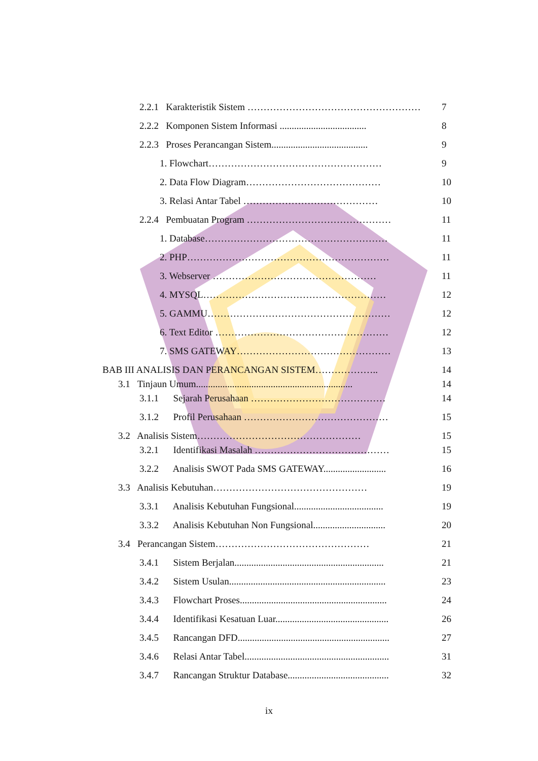2.2.1 Karakteristik Sistem ……………………………………………… 7
2.2.2 Komponen Sistem Informasi .................................... 8
2.2.3 Proses Perancangan Sistem........................................ 9
1. Flowchart……………………………………………… 9
2. Data Flow Diagram…………………………………… 10
3. Relasi Antar Tabel …………………………………… 10
2.2.4 Pembuatan Program ……………………………………… 11
1. Database………………………………………………… 11
2. PHP……………………………………………………… 11
3. Webserver …………………………………………… 11
4. MYSQL………………………………………………… 12
5. GAMMU………………………………………………… 12
6. Text Editor ……………………………………………… 12
7. SMS GATEWAY………………………………………… 13
BAB III ANALISIS DAN PERANCANGAN SISTEM……………….. 14
3.1 Tinjaun Umum................................................................. 14
3.1.1 Sejarah Perusahaan …………………………………… 14
3.1.2 Profil Perusahaan ……………………………………… 15
3.2 Analisis Sistem…………………………………………… 15
3.2.1 Identifikasi Masalah …………………………………… 15
3.2.2 Analisis SWOT Pada SMS GATEWAY.......................... 16
3.3 Analisis Kebutuhan………………………………………… 19
3.3.1 Analisis Kebutuhan Fungsional..................................... 19
3.3.2 Analisis Kebutuhan Non Fungsional.............................. 20
3.4 Perancangan Sistem………………………………………… 21
3.4.1 Sistem Berjalan.............................................................. 21
3.4.2 Sistem Usulan................................................................. 23
3.4.3 Flowchart Proses............................................................. 24
3.4.4 Identifikasi Kesatuan Luar............................................... 26
3.4.5 Rancangan DFD............................................................... 27
3.4.6 Relasi Antar Tabel............................................................ 31
3.4.7 Rancangan Struktur Database.......................................... 32
ix